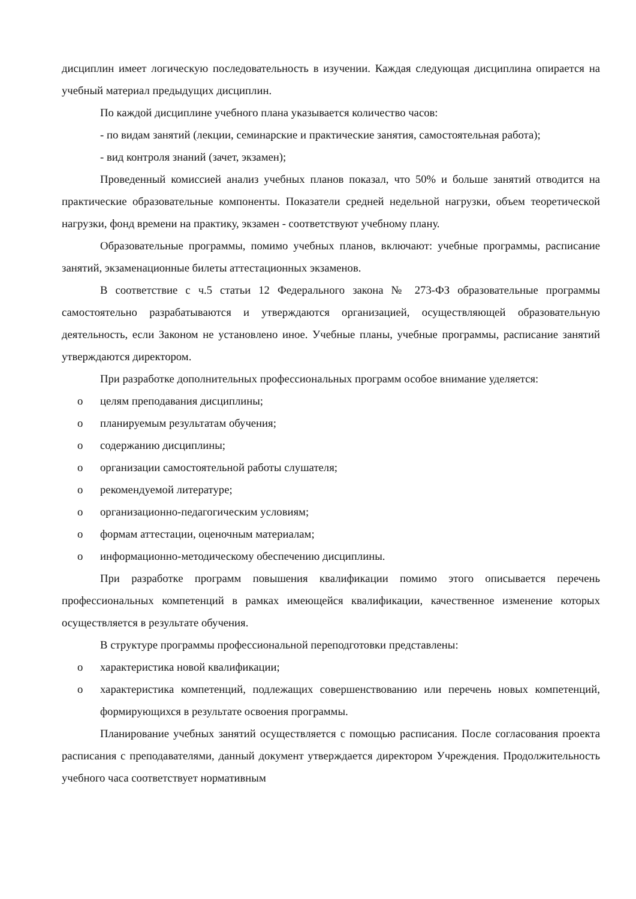дисциплин имеет логическую последовательность в изучении. Каждая следующая дисциплина опирается на учебный материал предыдущих дисциплин.
По каждой дисциплине учебного плана указывается количество часов:
- по видам занятий (лекции, семинарские и практические занятия, самостоятельная работа);
- вид контроля знаний (зачет, экзамен);
Проведенный комиссией анализ учебных планов показал, что 50% и больше занятий отводится на практические образовательные компоненты. Показатели средней недельной нагрузки, объем теоретической нагрузки, фонд времени на практику, экзамен - соответствуют учебному плану.
Образовательные программы, помимо учебных планов, включают: учебные программы, расписание занятий, экзаменационные билеты аттестационных экзаменов.
В соответствие с ч.5 статьи 12 Федерального закона № 273-ФЗ образовательные программы самостоятельно разрабатываются и утверждаются организацией, осуществляющей образовательную деятельность, если Законом не установлено иное. Учебные планы, учебные программы, расписание занятий утверждаются директором.
При разработке дополнительных профессиональных программ особое внимание уделяется:
o целям преподавания дисциплины;
o планируемым результатам обучения;
o содержанию дисциплины;
o организации самостоятельной работы слушателя;
o рекомендуемой литературе;
o организационно-педагогическим условиям;
o формам аттестации, оценочным материалам;
o информационно-методическому обеспечению дисциплины.
При разработке программ повышения квалификации помимо этого описывается перечень профессиональных компетенций в рамках имеющейся квалификации, качественное изменение которых осуществляется в результате обучения.
В структуре программы профессиональной переподготовки представлены:
o характеристика новой квалификации;
o характеристика компетенций, подлежащих совершенствованию или перечень новых компетенций, формирующихся в результате освоения программы.
Планирование учебных занятий осуществляется с помощью расписания. После согласования проекта расписания с преподавателями, данный документ утверждается директором Учреждения. Продолжительность учебного часа соответствует нормативным